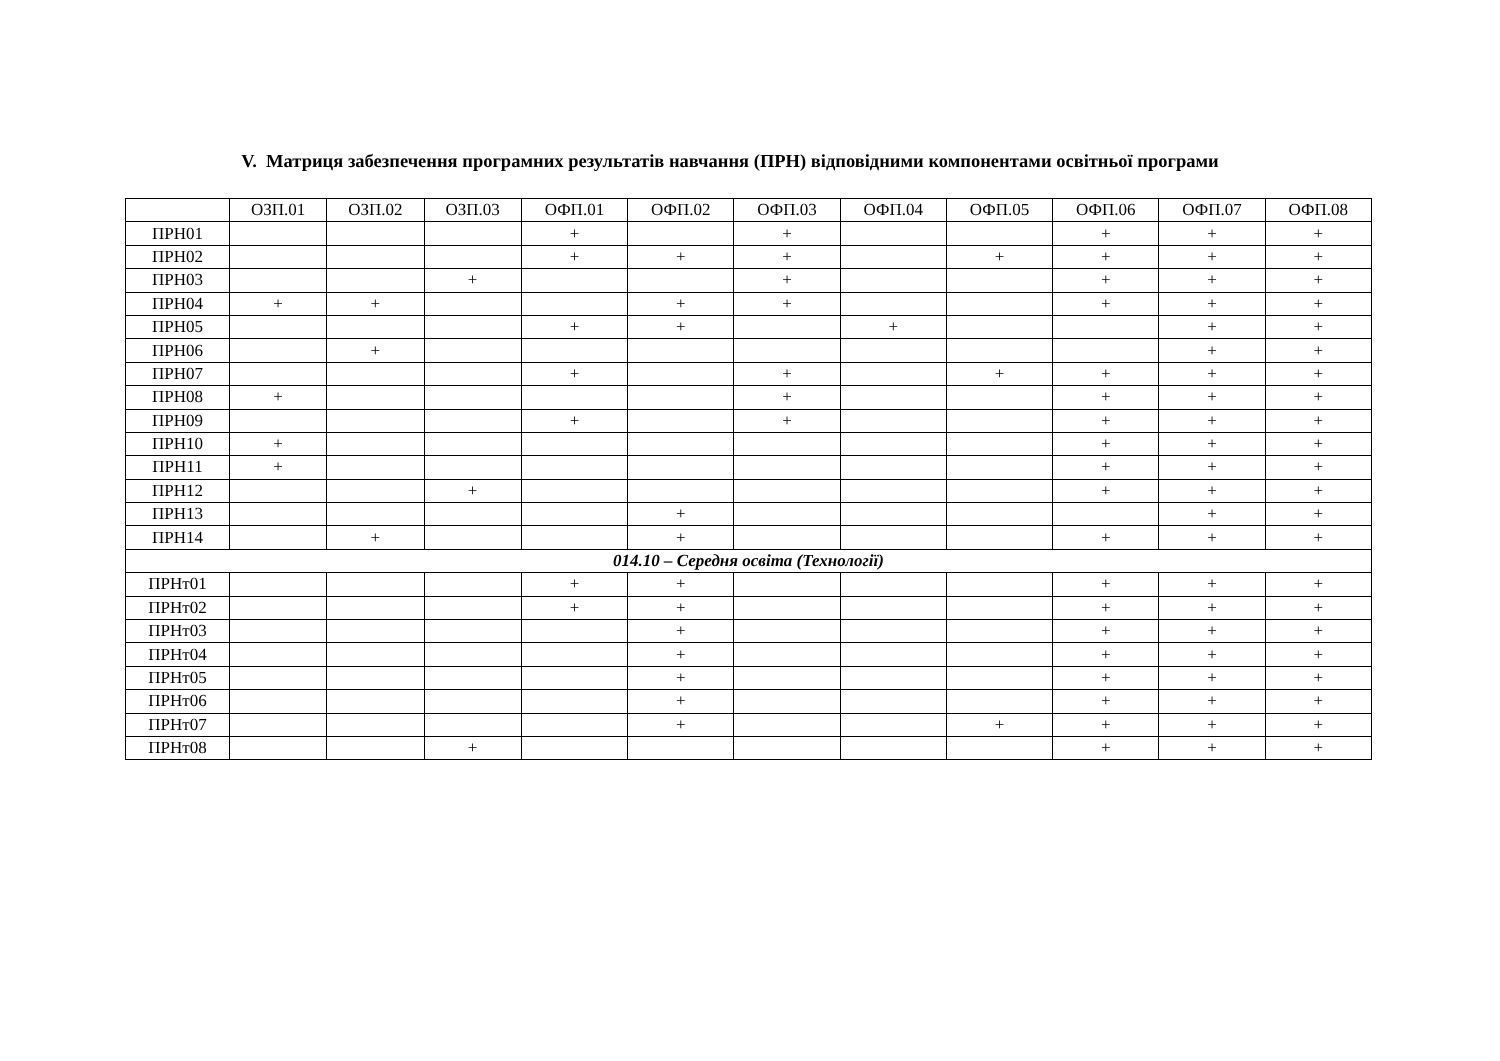V. Матриця забезпечення програмних результатів навчання (ПРН) відповідними компонентами освітньої програми
| | ОЗП.01 | ОЗП.02 | ОЗП.03 | ОФП.01 | ОФП.02 | ОФП.03 | ОФП.04 | ОФП.05 | ОФП.06 | ОФП.07 | ОФП.08 |
| --- | --- | --- | --- | --- | --- | --- | --- | --- | --- | --- | --- |
| ПРН01 | | | | + | | + | | | + | + | + |
| ПРН02 | | | | + | + | + | | + | + | + | + |
| ПРН03 | | | + | | | + | | | + | + | + |
| ПРН04 | + | + | | | + | + | | | + | + | + |
| ПРН05 | | | | + | + | | + | | | + | + |
| ПРН06 | | + | | | | | | | | + | + |
| ПРН07 | | | | + | | + | | + | + | + | + |
| ПРН08 | + | | | | | + | | | + | + | + |
| ПРН09 | | | | + | | + | | | + | + | + |
| ПРН10 | + | | | | | | | | + | + | + |
| ПРН11 | + | | | | | | | | + | + | + |
| ПРН12 | | | + | | | | | | + | + | + |
| ПРН13 | | | | | + | | | | | + | + |
| ПРН14 | | + | | | + | | | | + | + | + |
| 014.10 – Середня освіта (Технології) | | | | | | | | | | | |
| ПРНт01 | | | | + | + | | | | + | + | + |
| ПРНт02 | | | | + | + | | | | + | + | + |
| ПРНт03 | | | | | + | | | | + | + | + |
| ПРНт04 | | | | | + | | | | + | + | + |
| ПРНт05 | | | | | + | | | | + | + | + |
| ПРНт06 | | | | | + | | | | + | + | + |
| ПРНт07 | | | | | + | | | + | + | + | + |
| ПРНт08 | | | + | | | | | | + | + | + |